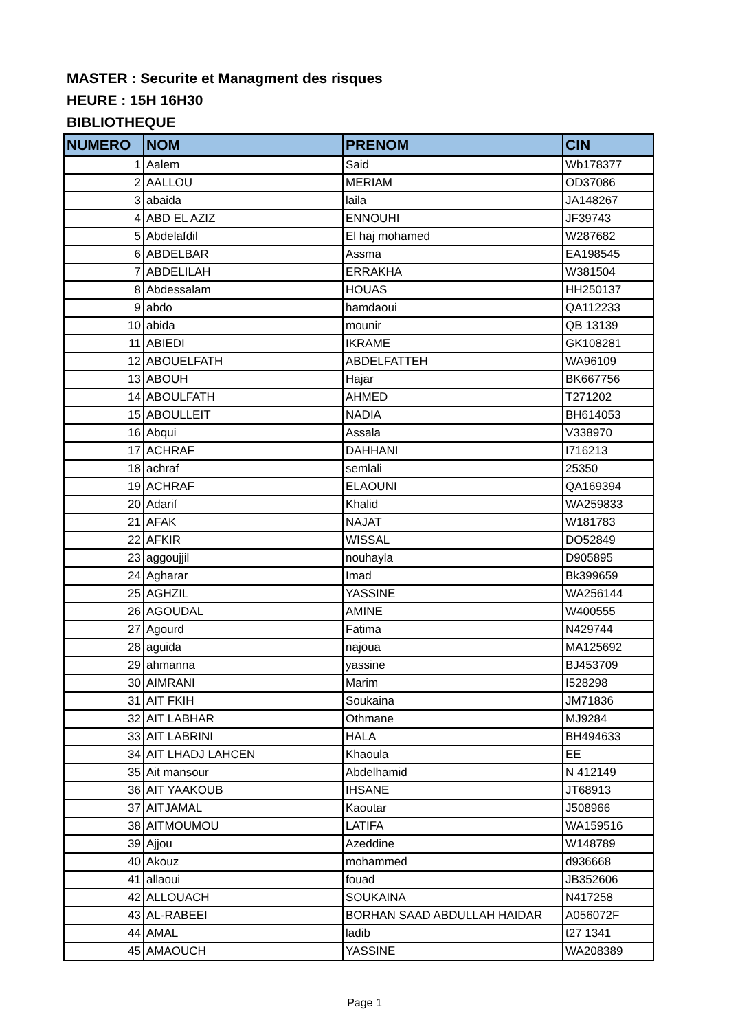MASTER : Securite et Managment des risques
HEURE : 15H 16H30
BIBLIOTHEQUE
| NUMERO | NOM | PRENOM | CIN |
| --- | --- | --- | --- |
| 1 | Aalem | Said | Wb178377 |
| 2 | AALLOU | MERIAM | OD37086 |
| 3 | abaida | laila | JA148267 |
| 4 | ABD EL AZIZ | ENNOUHI | JF39743 |
| 5 | Abdelafdil | El haj mohamed | W287682 |
| 6 | ABDELBAR | Assma | EA198545 |
| 7 | ABDELILAH | ERRAKHA | W381504 |
| 8 | Abdessalam | HOUAS | HH250137 |
| 9 | abdo | hamdaoui | QA112233 |
| 10 | abida | mounir | QB 13139 |
| 11 | ABIEDI | IKRAME | GK108281 |
| 12 | ABOUELFATH | ABDELFATTEH | WA96109 |
| 13 | ABOUH | Hajar | BK667756 |
| 14 | ABOULFATH | AHMED | T271202 |
| 15 | ABOULLEIT | NADIA | BH614053 |
| 16 | Abqui | Assala | V338970 |
| 17 | ACHRAF | DAHHANI | I716213 |
| 18 | achraf | semlali | 25350 |
| 19 | ACHRAF | ELAOUNI | QA169394 |
| 20 | Adarif | Khalid | WA259833 |
| 21 | AFAK | NAJAT | W181783 |
| 22 | AFKIR | WISSAL | DO52849 |
| 23 | aggoujjil | nouhayla | D905895 |
| 24 | Agharar | Imad | Bk399659 |
| 25 | AGHZIL | YASSINE | WA256144 |
| 26 | AGOUDAL | AMINE | W400555 |
| 27 | Agourd | Fatima | N429744 |
| 28 | aguida | najoua | MA125692 |
| 29 | ahmanna | yassine | BJ453709 |
| 30 | AIMRANI | Marim | I528298 |
| 31 | AIT FKIH | Soukaina | JM71836 |
| 32 | AIT LABHAR | Othmane | MJ9284 |
| 33 | AIT LABRINI | HALA | BH494633 |
| 34 | AIT LHADJ LAHCEN | Khaoula | EE |
| 35 | Ait mansour | Abdelhamid | N 412149 |
| 36 | AIT YAAKOUB | IHSANE | JT68913 |
| 37 | AITJAMAL | Kaoutar | J508966 |
| 38 | AITMOUMOU | LATIFA | WA159516 |
| 39 | Ajjou | Azeddine | W148789 |
| 40 | Akouz | mohammed | d936668 |
| 41 | allaoui | fouad | JB352606 |
| 42 | ALLOUACH | SOUKAINA | N417258 |
| 43 | AL-RABEEI | BORHAN SAAD ABDULLAH HAIDAR | A056072F |
| 44 | AMAL | ladib | t27 1341 |
| 45 | AMAOUCH | YASSINE | WA208389 |
Page 1